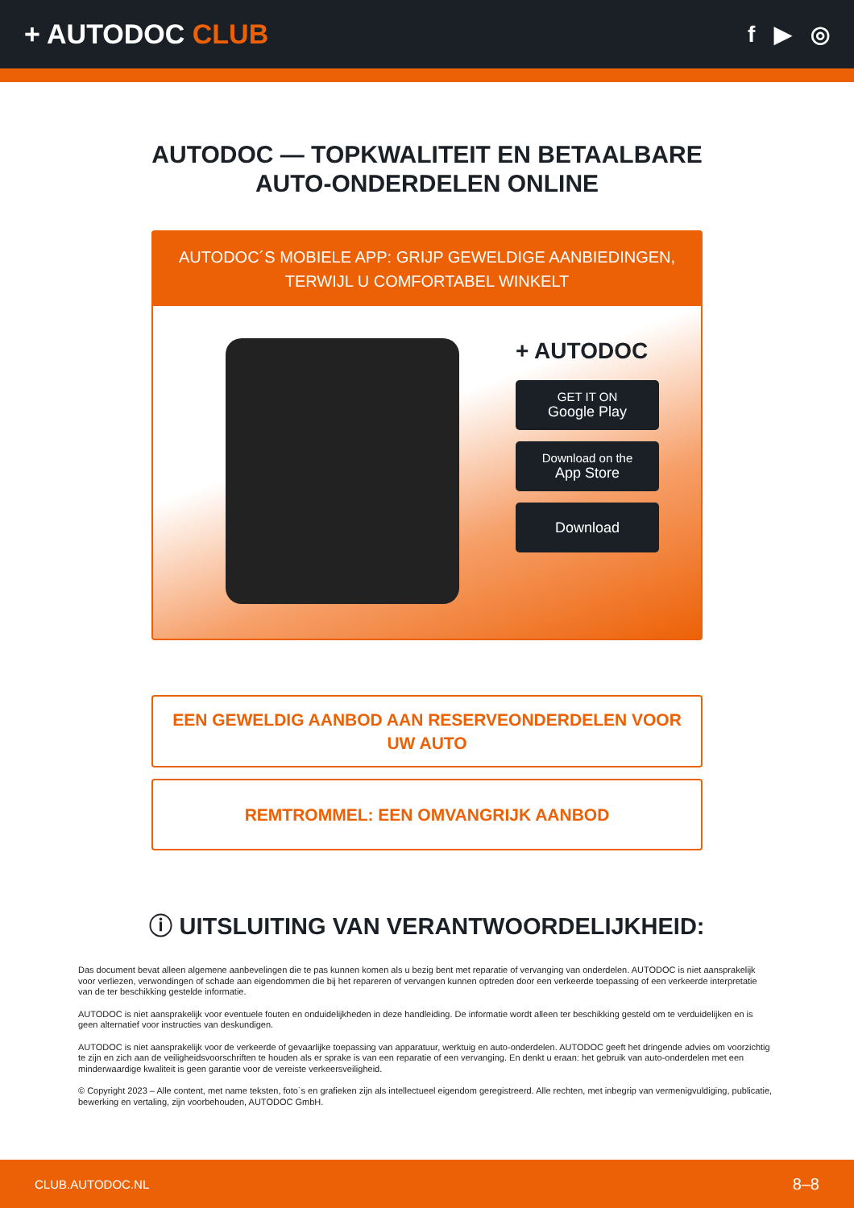+ AUTODOC CLUB
f ▶ ◎
AUTODOC — TOPKWALITEIT EN BETAALBARE AUTO-ONDERDELEN ONLINE
AUTODOC´S MOBIELE APP: GRIJP GEWELDIGE AANBIEDINGEN, TERWIJL U COMFORTABEL WINKELT
+ AUTODOC
GET IT ON
Google Play
Download on the
App Store
Download
EEN GEWELDIG AANBOD AAN RESERVEONDERDELEN VOOR UW AUTO
REMTROMMEL: EEN OMVANGRIJK AANBOD
ⓘ UITSLUITING VAN VERANTWOORDELIJKHEID:
Das document bevat alleen algemene aanbevelingen die te pas kunnen komen als u bezig bent met reparatie of vervanging van onderdelen. AUTODOC is niet aansprakelijk voor verliezen, verwondingen of schade aan eigendommen die bij het repareren of vervangen kunnen optreden door een verkeerde toepassing of een verkeerde interpretatie van de ter beschikking gestelde informatie.
AUTODOC is niet aansprakelijk voor eventuele fouten en onduidelijkheden in deze handleiding. De informatie wordt alleen ter beschikking gesteld om te verduidelijken en is geen alternatief voor instructies van deskundigen.
AUTODOC is niet aansprakelijk voor de verkeerde of gevaarlijke toepassing van apparatuur, werktuig en auto-onderdelen. AUTODOC geeft het dringende advies om voorzichtig te zijn en zich aan de veiligheidsvoorschriften te houden als er sprake is van een reparatie of een vervanging. En denkt u eraan: het gebruik van auto-onderdelen met een minderwaardige kwaliteit is geen garantie voor de vereiste verkeersveiligheid.
© Copyright 2023 – Alle content, met name teksten, foto`s en grafieken zijn als intellectueel eigendom geregistreerd. Alle rechten, met inbegrip van vermenigvuldiging, publicatie, bewerking en vertaling, zijn voorbehouden, AUTODOC GmbH.
CLUB.AUTODOC.NL 8–8